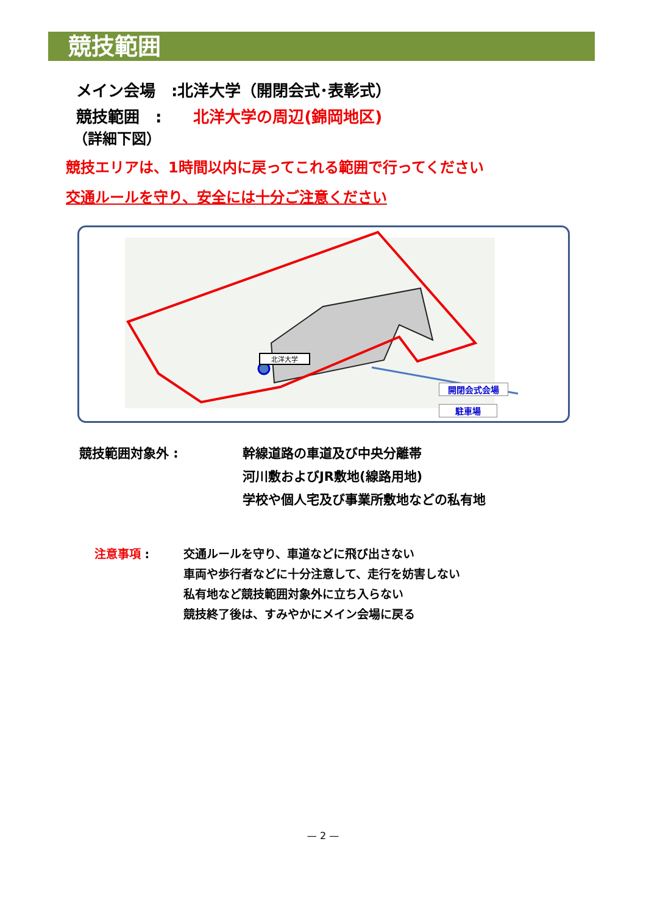競技範囲
メイン会場　:北洋大学（開閉会式･表彰式）
競技範囲　:　　北洋大学の周辺(錦岡地区)
（詳細下図）
競技エリアは、1時間以内に戻ってこれる範囲で行ってください
交通ルールを守り、安全には十分ご注意ください
北洋大学
開閉会式会場
駐車場
競技範囲対象外 : 幹線道路の車道及び中央分離帯
河川敷およびJR敷地(線路用地)
学校や個人宅及び事業所敷地などの私有地
注意事項 : 交通ルールを守り、車道などに飛び出さない
車両や歩行者などに十分注意して、走行を妨害しない
私有地など競技範囲対象外に立ち入らない
競技終了後は、すみやかにメイン会場に戻る
— 2 —